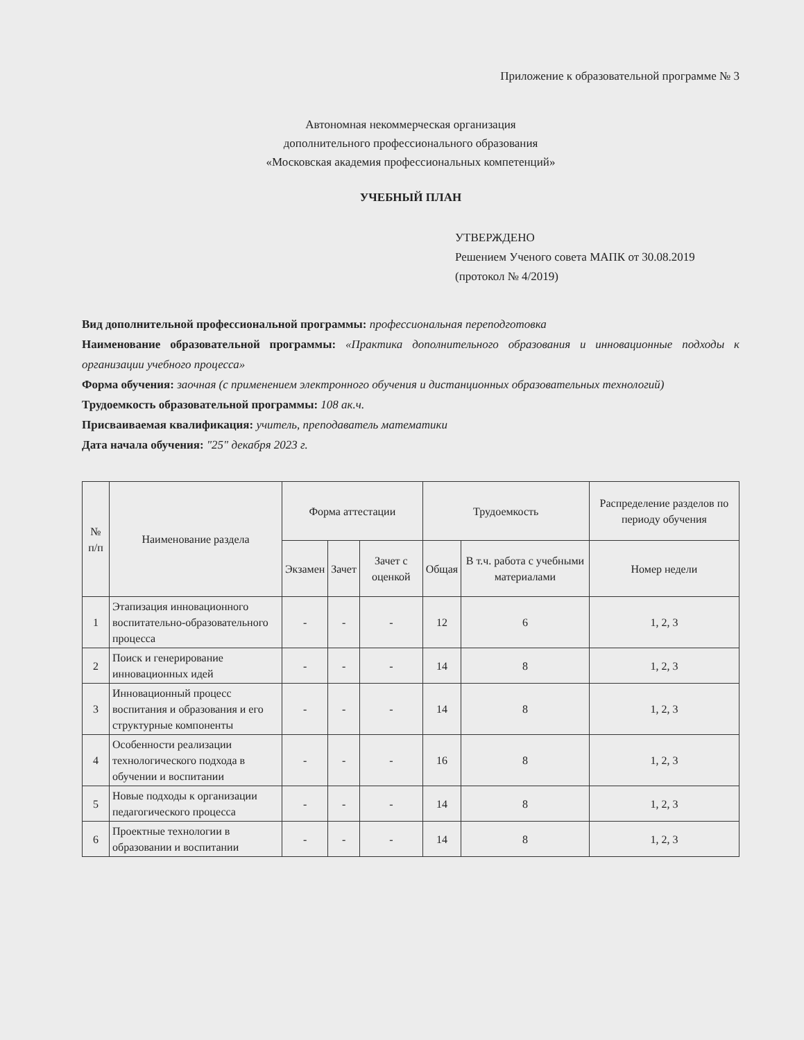Приложение к образовательной программе № 3
Автономная некоммерческая организация
дополнительного профессионального образования
«Московская академия профессиональных компетенций»
УЧЕБНЫЙ ПЛАН
УТВЕРЖДЕНО
Решением Ученого совета МАПК от 30.08.2019
(протокол № 4/2019)
Вид дополнительной профессиональной программы: профессиональная переподготовка
Наименование образовательной программы: «Практика дополнительного образования и инновационные подходы к организации учебного процесса»
Форма обучения: заочная (с применением электронного обучения и дистанционных образовательных технологий)
Трудоемкость образовательной программы: 108 ак.ч.
Присваиваемая квалификация: учитель, преподаватель математики
Дата начала обучения: "25" декабря 2023 г.
| № п/п | Наименование раздела | Форма аттестации | | | Трудоемкость | | Распределение разделов по периоду обучения |
| --- | --- | --- | --- | --- | --- | --- | --- |
| | | Экзамен | Зачет | Зачет с оценкой | Общая | В т.ч. работа с учебными материалами | Номер недели |
| 1 | Этапизация инновационного воспитательно-образовательного процесса | - | - | - | 12 | 6 | 1, 2, 3 |
| 2 | Поиск и генерирование инновационных идей | - | - | - | 14 | 8 | 1, 2, 3 |
| 3 | Инновационный процесс воспитания и образования и его структурные компоненты | - | - | - | 14 | 8 | 1, 2, 3 |
| 4 | Особенности реализации технологического подхода в обучении и воспитании | - | - | - | 16 | 8 | 1, 2, 3 |
| 5 | Новые подходы к организации педагогического процесса | - | - | - | 14 | 8 | 1, 2, 3 |
| 6 | Проектные технологии в образовании и воспитании | - | - | - | 14 | 8 | 1, 2, 3 |